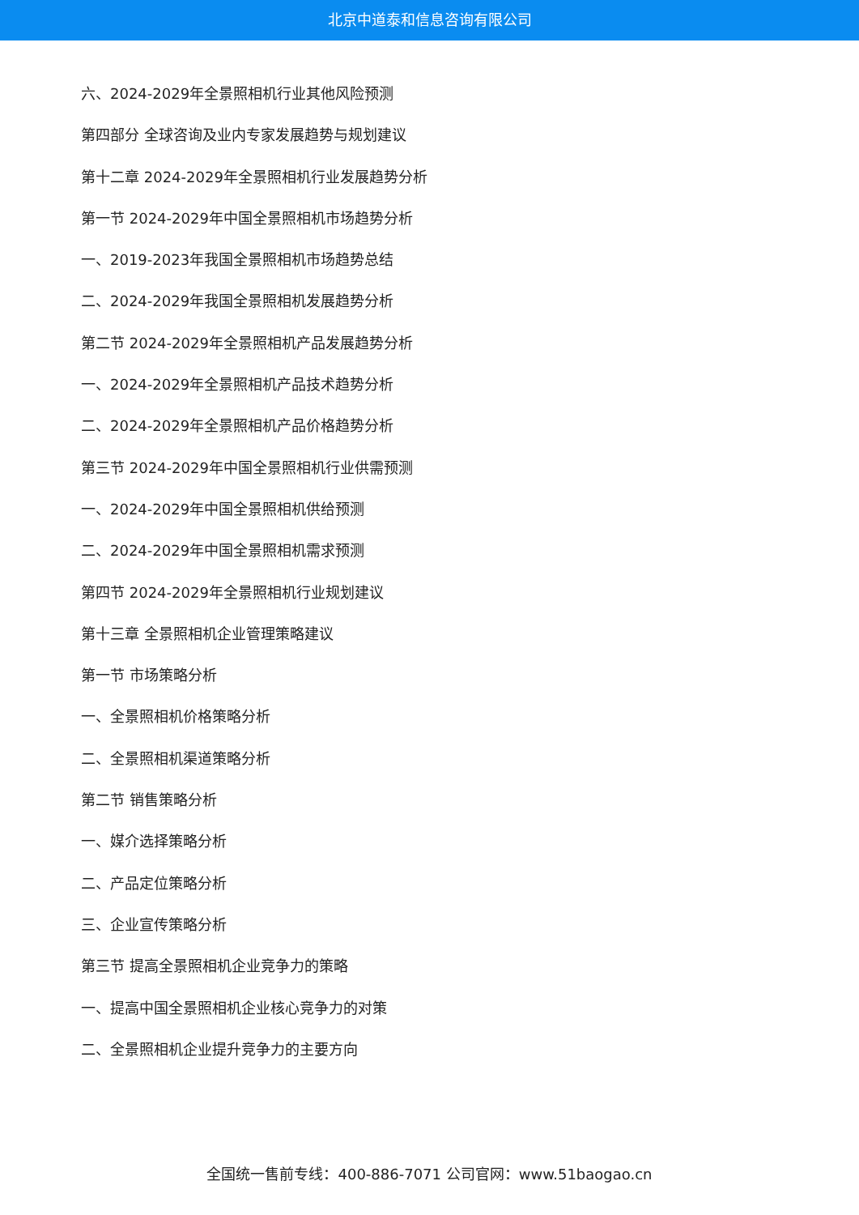北京中道泰和信息咨询有限公司
六、2024-2029年全景照相机行业其他风险预测
第四部分 全球咨询及业内专家发展趋势与规划建议
第十二章 2024-2029年全景照相机行业发展趋势分析
第一节 2024-2029年中国全景照相机市场趋势分析
一、2019-2023年我国全景照相机市场趋势总结
二、2024-2029年我国全景照相机发展趋势分析
第二节 2024-2029年全景照相机产品发展趋势分析
一、2024-2029年全景照相机产品技术趋势分析
二、2024-2029年全景照相机产品价格趋势分析
第三节 2024-2029年中国全景照相机行业供需预测
一、2024-2029年中国全景照相机供给预测
二、2024-2029年中国全景照相机需求预测
第四节 2024-2029年全景照相机行业规划建议
第十三章 全景照相机企业管理策略建议
第一节 市场策略分析
一、全景照相机价格策略分析
二、全景照相机渠道策略分析
第二节 销售策略分析
一、媒介选择策略分析
二、产品定位策略分析
三、企业宣传策略分析
第三节 提高全景照相机企业竞争力的策略
一、提高中国全景照相机企业核心竞争力的对策
二、全景照相机企业提升竞争力的主要方向
全国统一售前专线：400-886-7071 公司官网：www.51baogao.cn